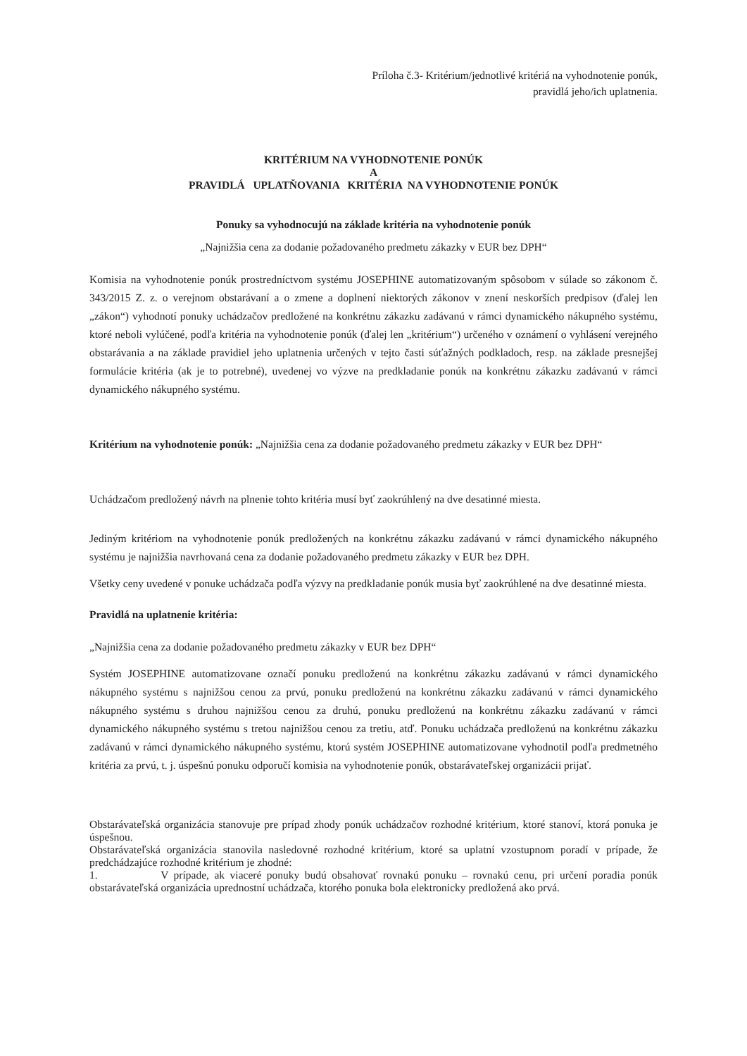Príloha č.3- Kritérium/jednotlivé kritériá na vyhodnotenie ponúk,
pravidlá jeho/ich uplatnenia.
KRITÉRIUM NA VYHODNOTENIE PONÚK
A
PRAVIDLÁ UPLATŇOVANIA KRITÉRIA NA VYHODNOTENIE PONÚK
Ponuky sa vyhodnocujú na základe kritéria na vyhodnotenie ponúk
„Najnižšia cena za dodanie požadovaného predmetu zákazky v EUR bez DPH“
Komisia na vyhodnotenie ponúk prostredníctvom systému JOSEPHINE automatizovaným spôsobom v súlade so zákonom č. 343/2015 Z. z. o verejnom obstarávaní a o zmene a doplnení niektorých zákonov v znení neskorších predpisov (ďalej len „zákon“) vyhodnotí ponuky uchádzačov predložené na konkrétnu zákazku zadávanú v rámci dynamického nákupného systému, ktoré neboli vylúčené, podľa kritéria na vyhodnotenie ponúk (ďalej len „kritérium“) určeného v oznámení o vyhlásení verejného obstarávania a na základe pravidiel jeho uplatnenia určených v tejto časti súťažných podkladoch, resp. na základe presnejšej formulácie kritéria (ak je to potrebné), uvedenej vo výzve na predkladanie ponúk na konkrétnu zákazku zadávanú v rámci dynamického nákupného systému.
Kritérium na vyhodnotenie ponúk: „Najnižšia cena za dodanie požadovaného predmetu zákazky v EUR bez DPH“
Uchádzačom predložený návrh na plnenie tohto kritéria musí byť zaokrúhlený na dve desatinné miesta.
Jediným kritériom na vyhodnotenie ponúk predložených na konkrétnu zákazku zadávanú v rámci dynamického nákupného systému je najnižšia navrhovaná cena za dodanie požadovaného predmetu zákazky v EUR bez DPH.
Všetky ceny uvedené v ponuke uchádzača podľa výzvy na predkladanie ponúk musia byť zaokrúhlené na dve desatinné miesta.
Pravidlá na uplatnenie kritéria:
„Najnižšia cena za dodanie požadovaného predmetu zákazky v EUR bez DPH“
Systém JOSEPHINE automatizovane označí ponuku predloženú na konkrétnu zákazku zadávanú v rámci dynamického nákupného systému s najnižšou cenou za prvú, ponuku predloženú na konkrétnu zákazku zadávanú v rámci dynamického nákupného systému s druhou najnižšou cenou za druhú, ponuku predloženú na konkrétnu zákazku zadávanú v rámci dynamického nákupného systému s tretou najnižšou cenou za tretiu, atď. Ponuku uchádzača predloženú na konkrétnu zákazku zadávanú v rámci dynamického nákupného systému, ktorú systém JOSEPHINE automatizovane vyhodnotil podľa predmetného kritéria za prvú, t. j. úspešnú ponuku odporučí komisia na vyhodnotenie ponúk, obstarávateľskej organizácii prijať.
Obstarávateľská organizácia stanovuje pre prípad zhody ponúk uchádzačov rozhodné kritérium, ktoré stanoví, ktorá ponuka je úspešnou.
Obstarávateľská organizácia stanovila nasledovné rozhodné kritérium, ktoré sa uplatní vzostupnom poradí v prípade, že predchádzajúce rozhodné kritérium je zhodné:
1. V prípade, ak viaceré ponuky budú obsahovať rovnakú ponuku – rovnakú cenu, pri určení poradia ponúk obstarávateľská organizácia uprednostní uchádzača, ktorého ponuka bola elektronicky predložená ako prvá.